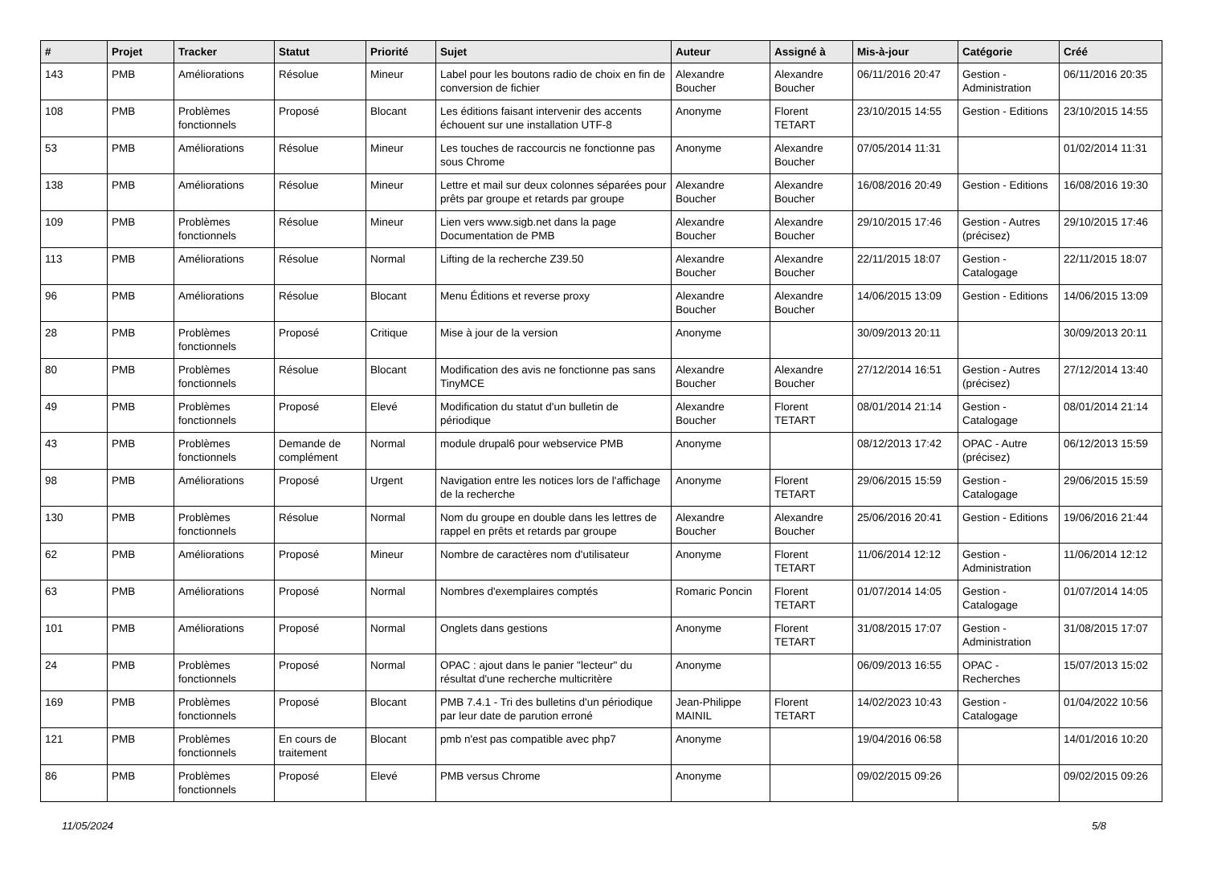| # | Projet | Tracker | Statut | Priorité | Sujet | Auteur | Assigné à | Mis-à-jour | Catégorie | Créé |
| --- | --- | --- | --- | --- | --- | --- | --- | --- | --- | --- |
| 143 | PMB | Améliorations | Résolue | Mineur | Label pour les boutons radio de choix en fin de conversion de fichier | Alexandre Boucher | Alexandre Boucher | 06/11/2016 20:47 | Gestion - Administration | 06/11/2016 20:35 |
| 108 | PMB | Problèmes fonctionnels | Proposé | Blocant | Les éditions faisant intervenir des accents échouent sur une installation UTF-8 | Anonyme | Florent TETART | 23/10/2015 14:55 | Gestion - Editions | 23/10/2015 14:55 |
| 53 | PMB | Améliorations | Résolue | Mineur | Les touches de raccourcis ne fonctionne pas sous Chrome | Anonyme | Alexandre Boucher | 07/05/2014 11:31 | | 01/02/2014 11:31 |
| 138 | PMB | Améliorations | Résolue | Mineur | Lettre et mail sur deux colonnes séparées pour prêts par groupe et retards par groupe | Alexandre Boucher | Alexandre Boucher | 16/08/2016 20:49 | Gestion - Editions | 16/08/2016 19:30 |
| 109 | PMB | Problèmes fonctionnels | Résolue | Mineur | Lien vers www.sigb.net dans la page Documentation de PMB | Alexandre Boucher | Alexandre Boucher | 29/10/2015 17:46 | Gestion - Autres (précisez) | 29/10/2015 17:46 |
| 113 | PMB | Améliorations | Résolue | Normal | Lifting de la recherche Z39.50 | Alexandre Boucher | Alexandre Boucher | 22/11/2015 18:07 | Gestion - Catalogage | 22/11/2015 18:07 |
| 96 | PMB | Améliorations | Résolue | Blocant | Menu Éditions et reverse proxy | Alexandre Boucher | Alexandre Boucher | 14/06/2015 13:09 | Gestion - Editions | 14/06/2015 13:09 |
| 28 | PMB | Problèmes fonctionnels | Proposé | Critique | Mise à jour de la version | Anonyme | | 30/09/2013 20:11 | | 30/09/2013 20:11 |
| 80 | PMB | Problèmes fonctionnels | Résolue | Blocant | Modification des avis ne fonctionne pas sans TinyMCE | Alexandre Boucher | Alexandre Boucher | 27/12/2014 16:51 | Gestion - Autres (précisez) | 27/12/2014 13:40 |
| 49 | PMB | Problèmes fonctionnels | Proposé | Elevé | Modification du statut d'un bulletin de périodique | Alexandre Boucher | Florent TETART | 08/01/2014 21:14 | Gestion - Catalogage | 08/01/2014 21:14 |
| 43 | PMB | Problèmes fonctionnels | Demande de complément | Normal | module drupal6 pour webservice PMB | Anonyme | | 08/12/2013 17:42 | OPAC - Autre (précisez) | 06/12/2013 15:59 |
| 98 | PMB | Améliorations | Proposé | Urgent | Navigation entre les notices lors de l'affichage de la recherche | Anonyme | Florent TETART | 29/06/2015 15:59 | Gestion - Catalogage | 29/06/2015 15:59 |
| 130 | PMB | Problèmes fonctionnels | Résolue | Normal | Nom du groupe en double dans les lettres de rappel en prêts et retards par groupe | Alexandre Boucher | Alexandre Boucher | 25/06/2016 20:41 | Gestion - Editions | 19/06/2016 21:44 |
| 62 | PMB | Améliorations | Proposé | Mineur | Nombre de caractères nom d'utilisateur | Anonyme | Florent TETART | 11/06/2014 12:12 | Gestion - Administration | 11/06/2014 12:12 |
| 63 | PMB | Améliorations | Proposé | Normal | Nombres d'exemplaires comptés | Romaric Poncin | Florent TETART | 01/07/2014 14:05 | Gestion - Catalogage | 01/07/2014 14:05 |
| 101 | PMB | Améliorations | Proposé | Normal | Onglets dans gestions | Anonyme | Florent TETART | 31/08/2015 17:07 | Gestion - Administration | 31/08/2015 17:07 |
| 24 | PMB | Problèmes fonctionnels | Proposé | Normal | OPAC : ajout dans le panier "lecteur" du résultat d'une recherche multicritère | Anonyme | | 06/09/2013 16:55 | OPAC - Recherches | 15/07/2013 15:02 |
| 169 | PMB | Problèmes fonctionnels | Proposé | Blocant | PMB 7.4.1 - Tri des bulletins d'un périodique par leur date de parution erroné | Jean-Philippe MAINIL | Florent TETART | 14/02/2023 10:43 | Gestion - Catalogage | 01/04/2022 10:56 |
| 121 | PMB | Problèmes fonctionnels | En cours de traitement | Blocant | pmb n'est pas compatible avec php7 | Anonyme | | 19/04/2016 06:58 | | 14/01/2016 10:20 |
| 86 | PMB | Problèmes fonctionnels | Proposé | Elevé | PMB versus Chrome | Anonyme | | 09/02/2015 09:26 | | 09/02/2015 09:26 |
11/05/2024 5/8